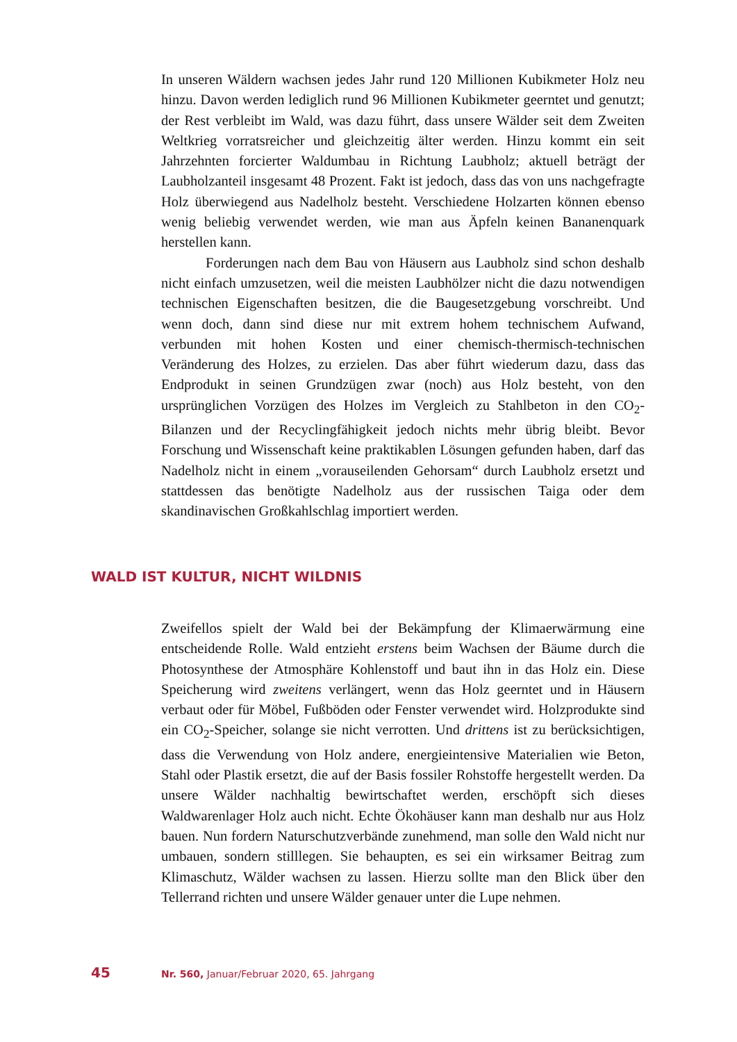In unseren Wäldern wachsen jedes Jahr rund 120 Millionen Kubikmeter Holz neu hinzu. Davon werden lediglich rund 96 Millionen Kubikmeter geerntet und genutzt; der Rest verbleibt im Wald, was dazu führt, dass unsere Wälder seit dem Zweiten Weltkrieg vorratsreicher und gleichzeitig älter werden. Hinzu kommt ein seit Jahrzehnten forcierter Waldumbau in Richtung Laubholz; aktuell beträgt der Laubholzanteil insgesamt 48 Prozent. Fakt ist jedoch, dass das von uns nachgefragte Holz überwiegend aus Nadelholz besteht. Verschiedene Holzarten können ebenso wenig beliebig verwendet werden, wie man aus Äpfeln keinen Bananenquark herstellen kann.
Forderungen nach dem Bau von Häusern aus Laubholz sind schon deshalb nicht einfach umzusetzen, weil die meisten Laubhölzer nicht die dazu notwendigen technischen Eigenschaften besitzen, die die Baugesetzgebung vorschreibt. Und wenn doch, dann sind diese nur mit extrem hohem technischem Aufwand, verbunden mit hohen Kosten und einer chemisch-thermisch-technischen Veränderung des Holzes, zu erzielen. Das aber führt wiederum dazu, dass das Endprodukt in seinen Grundzügen zwar (noch) aus Holz besteht, von den ursprünglichen Vorzügen des Holzes im Vergleich zu Stahlbeton in den CO<sub>2</sub>-Bilanzen und der Recyclingfähigkeit jedoch nichts mehr übrig bleibt. Bevor Forschung und Wissenschaft keine praktikablen Lösungen gefunden haben, darf das Nadelholz nicht in einem „vorauseilenden Gehorsam“ durch Laubholz ersetzt und stattdessen das benötigte Nadelholz aus der russischen Taiga oder dem skandinavischen Großkahlschlag importiert werden.
WALD IST KULTUR, NICHT WILDNIS
Zweifellos spielt der Wald bei der Bekämpfung der Klimaerwärmung eine entscheidende Rolle. Wald entzieht erstens beim Wachsen der Bäume durch die Photosynthese der Atmosphäre Kohlenstoff und baut ihn in das Holz ein. Diese Speicherung wird zweitens verlängert, wenn das Holz geerntet und in Häusern verbaut oder für Möbel, Fußböden oder Fenster verwendet wird. Holzprodukte sind ein CO<sub>2</sub>-Speicher, solange sie nicht verrotten. Und drittens ist zu berücksichtigen, dass die Verwendung von Holz andere, energieintensive Materialien wie Beton, Stahl oder Plastik ersetzt, die auf der Basis fossiler Rohstoffe hergestellt werden. Da unsere Wälder nachhaltig bewirtschaftet werden, erschöpft sich dieses Waldwarenlager Holz auch nicht. Echte Ökohäuser kann man deshalb nur aus Holz bauen. Nun fordern Naturschutzverbände zunehmend, man solle den Wald nicht nur umbauen, sondern stilllegen. Sie behaupten, es sei ein wirksamer Beitrag zum Klimaschutz, Wälder wachsen zu lassen. Hierzu sollte man den Blick über den Tellerrand richten und unsere Wälder genauer unter die Lupe nehmen.
45 Nr. 560, Januar/Februar 2020, 65. Jahrgang